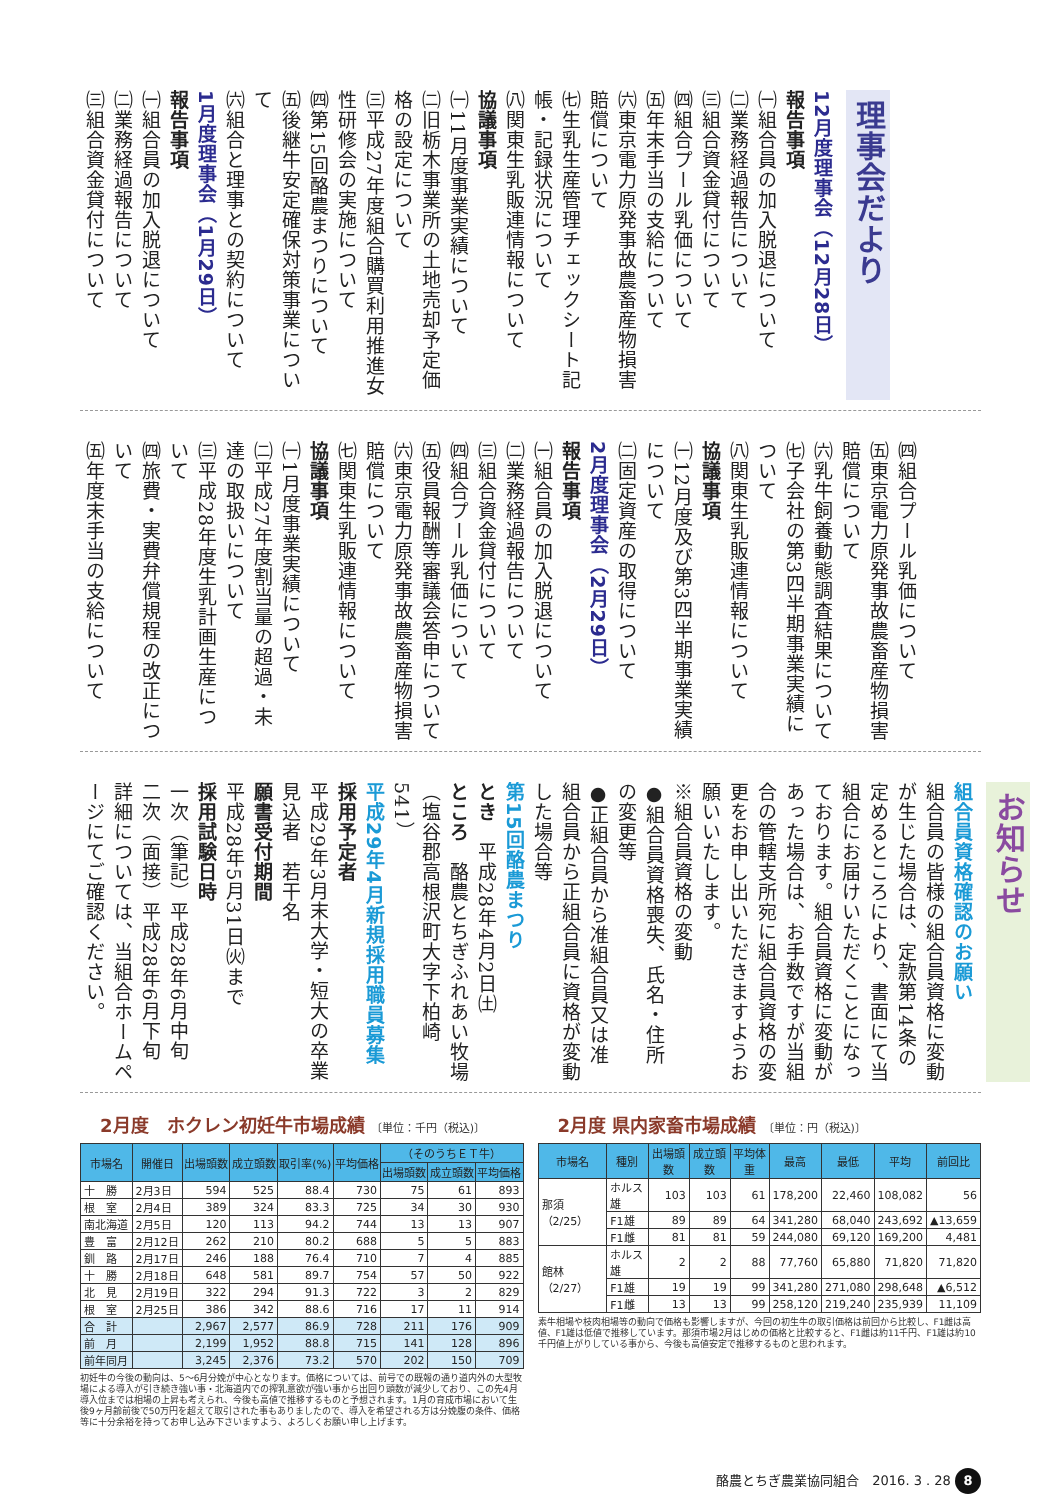理事会だより
12月度理事会（12月28日）
報告事項
㈠組合員の加入脱退について
㈡業務経過報告について
㈢組合資金貸付について
㈣組合プール乳価について
㈤年末手当の支給について
㈥東京電力原発事故農畜産物損害賠償について
㈦生乳生産管理チェックシート記帳・記録状況について
㈧関東生乳販連情報について
協議事項
㈠11月度事業実績について
㈡旧栃木事業所の土地売却予定価格の設定について
㈢平成27年度組合購買利用推進女性研修会の実施について
㈣第15回酪農まつりについて
㈤後継牛安定確保対策事業について
㈥組合と理事との契約について
1月度理事会（1月29日）
報告事項
㈠組合員の加入脱退について
㈡業務経過報告について
㈢組合資金貸付について
㈣組合プール乳価について
㈤東京電力原発事故農畜産物損害賠償について
㈥乳牛飼養動態調査結果について
㈦子会社の第3四半期事業実績について
㈧関東生乳販連情報について
協議事項
㈠12月度及び第3四半期事業実績について
㈡固定資産の取得について
2月度理事会（2月29日）
報告事項
㈠組合員の加入脱退について
㈡業務経過報告について
㈢組合資金貸付について
㈣組合プール乳価について
㈤役員報酬等審議会答申について
㈥東京電力原発事故農畜産物損害賠償について
㈦関東生乳販連情報について
協議事項
㈠1月度事業実績について
㈡平成27年度割当量の超過・未達の取扱いについて
㈢平成28年度生乳計画生産について
㈣旅費・実費弁償規程の改正について
㈤年度末手当の支給について
お知らせ
組合員資格確認のお願い
組合員の皆様の組合員資格に変動が生じた場合は、定款第14条の定めるところにより、書面にて当組合にお届けいただくことになっております。組合員資格に変動があった場合は、お手数ですが当組合の管轄支所宛に組合員資格の変更をお申し出いただきますようお願いいたします。
※組合員資格の変動
●組合員資格喪失、氏名・住所の変更等
●正組合員から准組合員又は准組合員から正組合員に資格が変動した場合等
第15回酪農まつり
とき　平成28年4月2日㈯
ところ　酪農とちぎふれあい牧場（塩谷郡高根沢町大字下柏崎541）
平成29年4月新規採用職員募集
採用予定者
平成29年3月末大学・短大の卒業見込者　若干名
願書受付期間
平成28年5月31日㈫まで
採用試験日時
一次（筆記）平成28年6月中旬
二次（面接）平成28年6月下旬
詳細については、当組合ホームページにてご確認ください。
2月度　ホクレン初妊牛市場成績 〔単位：千円（税込)〕
| 市場名 | 開催日 | 出場頭数 | 成立頭数 | 取引率(%) | 平均価格 | （そのうちＥＴ牛） | | |
| --- | --- | --- | --- | --- | --- | --- | --- | --- |
| | | | | | | 出場頭数 | 成立頭数 | 平均価格 |
| 十 勝 | 2月3日 | 594 | 525 | 88.4 | 730 | 75 | 61 | 893 |
| 根 室 | 2月4日 | 389 | 324 | 83.3 | 725 | 34 | 30 | 930 |
| 南北海道 | 2月5日 | 120 | 113 | 94.2 | 744 | 13 | 13 | 907 |
| 豊 富 | 2月12日 | 262 | 210 | 80.2 | 688 | 5 | 5 | 883 |
| 釧 路 | 2月17日 | 246 | 188 | 76.4 | 710 | 7 | 4 | 885 |
| 十 勝 | 2月18日 | 648 | 581 | 89.7 | 754 | 57 | 50 | 922 |
| 北 見 | 2月19日 | 322 | 294 | 91.3 | 722 | 3 | 2 | 829 |
| 根 室 | 2月25日 | 386 | 342 | 88.6 | 716 | 17 | 11 | 914 |
| 合 計 | | 2,967 | 2,577 | 86.9 | 728 | 211 | 176 | 909 |
| 前 月 | | 2,199 | 1,952 | 88.8 | 715 | 141 | 128 | 896 |
| 前年同月 | | 3,245 | 2,376 | 73.2 | 570 | 202 | 150 | 709 |
初妊牛の今後の動向は、5～6月分娩が中心となります。価格については、前号での既報の通り道内外の大型牧場による導入が引き続き強い事・北海道内での搾乳意欲が強い事から出回り頭数が減少しており、この先4月導入位までは相場の上昇も考えられ、今後も高値で推移するものと予想されます。1月の育成市場において生後9ヶ月齢前後で50万円を超えて取引された事もありましたので、導入を希望される方は分娩腹の条件、価格等に十分余裕を持ってお申し込み下さいますよう、よろしくお願い申し上げます。
2月度 県内家畜市場成績 〔単位：円（税込)〕
| 市場名 | 種別 | 出場頭数 | 成立頭数 | 平均体重 | 最高 | 最低 | 平均 | 前回比 |
| --- | --- | --- | --- | --- | --- | --- | --- | --- |
| 那須（2/25） | ホルス雄 | 103 | 103 | 61 | 178,200 | 22,460 | 108,082 | 56 |
| | F1雄 | 89 | 89 | 64 | 341,280 | 68,040 | 243,692 | ▲13,659 |
| | F1雌 | 81 | 81 | 59 | 244,080 | 69,120 | 169,200 | 4,481 |
| 館林（2/27） | ホルス雄 | 2 | 2 | 88 | 77,760 | 65,880 | 71,820 | 71,820 |
| | F1雄 | 19 | 19 | 99 | 341,280 | 271,080 | 298,648 | ▲6,512 |
| | F1雌 | 13 | 13 | 99 | 258,120 | 219,240 | 235,939 | 11,109 |
素牛相場や枝肉相場等の動向で価格も影響しますが、今回の初生牛の取引価格は前回から比較し、F1雌は高値、F1雄は低値で推移しています。那須市場2月はじめの価格と比較すると、F1雌は約11千円、F1雄は約10千円値上がりしている事から、今後も高値安定で推移するものと思われます。
酪農とちぎ農業協同組合　2016. 3 . 28 8